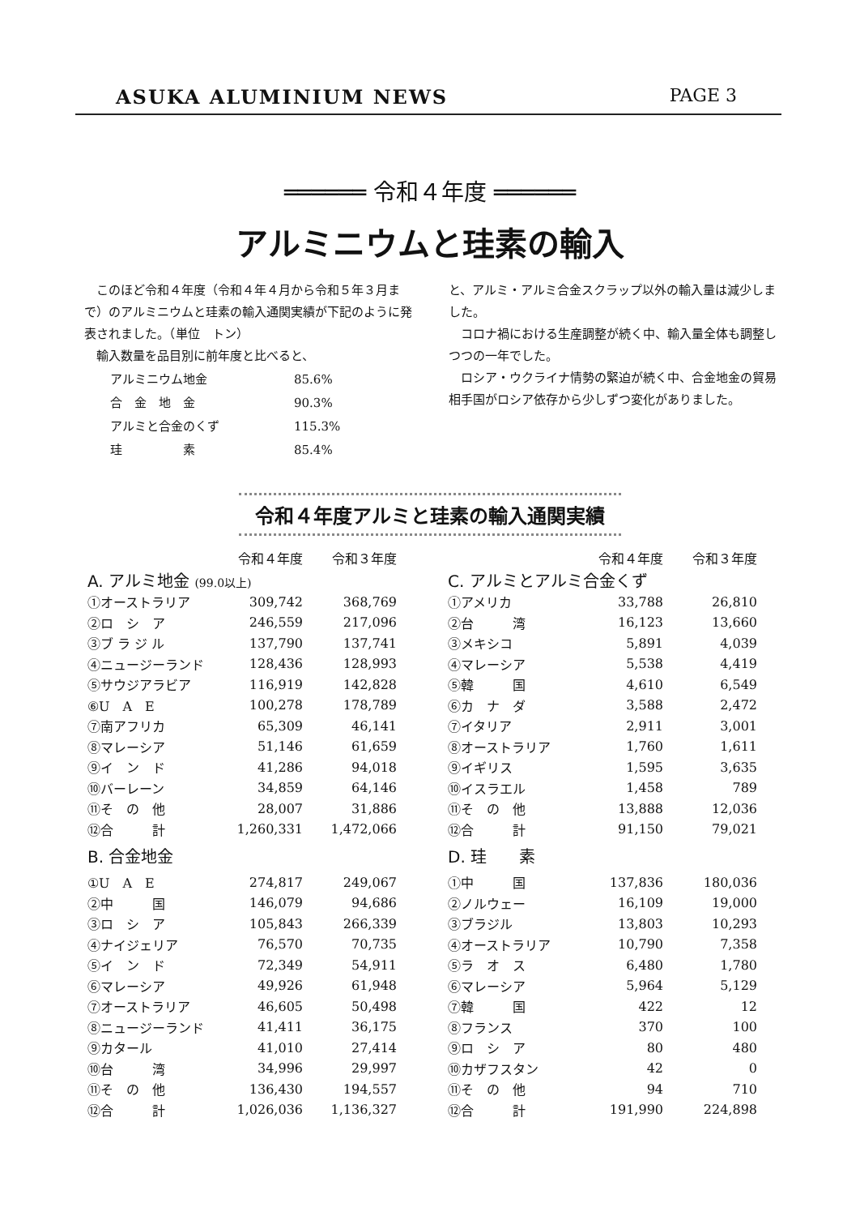ASUKA ALUMINIUM NEWS PAGE 3
══════ 令和４年度 ══════
アルミニウムと珪素の輸入
　このほど令和４年度（令和４年４月から令和５年３月まで）のアルミニウムと珪素の輸入通関実績が下記のように発表されました。（単位　トン）
　輸入数量を品目別に前年度と比べると、
| アルミニウム地金 | 85.6% |
| 合 金 地 金 | 90.3% |
| アルミと合金のくず | 115.3% |
| 珪 素 | 85.4% |
と、アルミ・アルミ合金スクラップ以外の輸入量は減少しました。
　コロナ禍における生産調整が続く中、輸入量全体も調整しつつの一年でした。
　ロシア・ウクライナ情勢の緊迫が続く中、合金地金の貿易相手国がロシア依存から少しずつ変化がありました。
令和４年度アルミと珪素の輸入通関実績
| | 令和４年度 | 令和３年度 |
| --- | --- | --- |
| A. アルミ地金 (99.0以上) | | |
| ①オーストラリア | 309,742 | 368,769 |
| ②ロ シ ア | 246,559 | 217,096 |
| ③ブ ラ ジ ル | 137,790 | 137,741 |
| ④ニュージーランド | 128,436 | 128,993 |
| ⑤サウジアラビア | 116,919 | 142,828 |
| ⑥U A E | 100,278 | 178,789 |
| ⑦南アフリカ | 65,309 | 46,141 |
| ⑧マレーシア | 51,146 | 61,659 |
| ⑨イ ン ド | 41,286 | 94,018 |
| ⑩バーレーン | 34,859 | 64,146 |
| ⑪そ の 他 | 28,007 | 31,886 |
| ⑫合 計 | 1,260,331 | 1,472,066 |
| B. 合金地金 | | |
| ①U A E | 274,817 | 249,067 |
| ②中 国 | 146,079 | 94,686 |
| ③ロ シ ア | 105,843 | 266,339 |
| ④ナイジェリア | 76,570 | 70,735 |
| ⑤イ ン ド | 72,349 | 54,911 |
| ⑥マレーシア | 49,926 | 61,948 |
| ⑦オーストラリア | 46,605 | 50,498 |
| ⑧ニュージーランド | 41,411 | 36,175 |
| ⑨カタール | 41,010 | 27,414 |
| ⑩台 湾 | 34,996 | 29,997 |
| ⑪そ の 他 | 136,430 | 194,557 |
| ⑫合 計 | 1,026,036 | 1,136,327 |
| | 令和４年度 | 令和３年度 |
| --- | --- | --- |
| C. アルミとアルミ合金くず | | |
| ①アメリカ | 33,788 | 26,810 |
| ②台 湾 | 16,123 | 13,660 |
| ③メキシコ | 5,891 | 4,039 |
| ④マレーシア | 5,538 | 4,419 |
| ⑤韓 国 | 4,610 | 6,549 |
| ⑥カ ナ ダ | 3,588 | 2,472 |
| ⑦イタリア | 2,911 | 3,001 |
| ⑧オーストラリア | 1,760 | 1,611 |
| ⑨イギリス | 1,595 | 3,635 |
| ⑩イスラエル | 1,458 | 789 |
| ⑪そ の 他 | 13,888 | 12,036 |
| ⑫合 計 | 91,150 | 79,021 |
| D. 珪 素 | | |
| ①中 国 | 137,836 | 180,036 |
| ②ノルウェー | 16,109 | 19,000 |
| ③ブラジル | 13,803 | 10,293 |
| ④オーストラリア | 10,790 | 7,358 |
| ⑤ラ オ ス | 6,480 | 1,780 |
| ⑥マレーシア | 5,964 | 5,129 |
| ⑦韓 国 | 422 | 12 |
| ⑧フランス | 370 | 100 |
| ⑨ロ シ ア | 80 | 480 |
| ⑩カザフスタン | 42 | 0 |
| ⑪そ の 他 | 94 | 710 |
| ⑫合 計 | 191,990 | 224,898 |